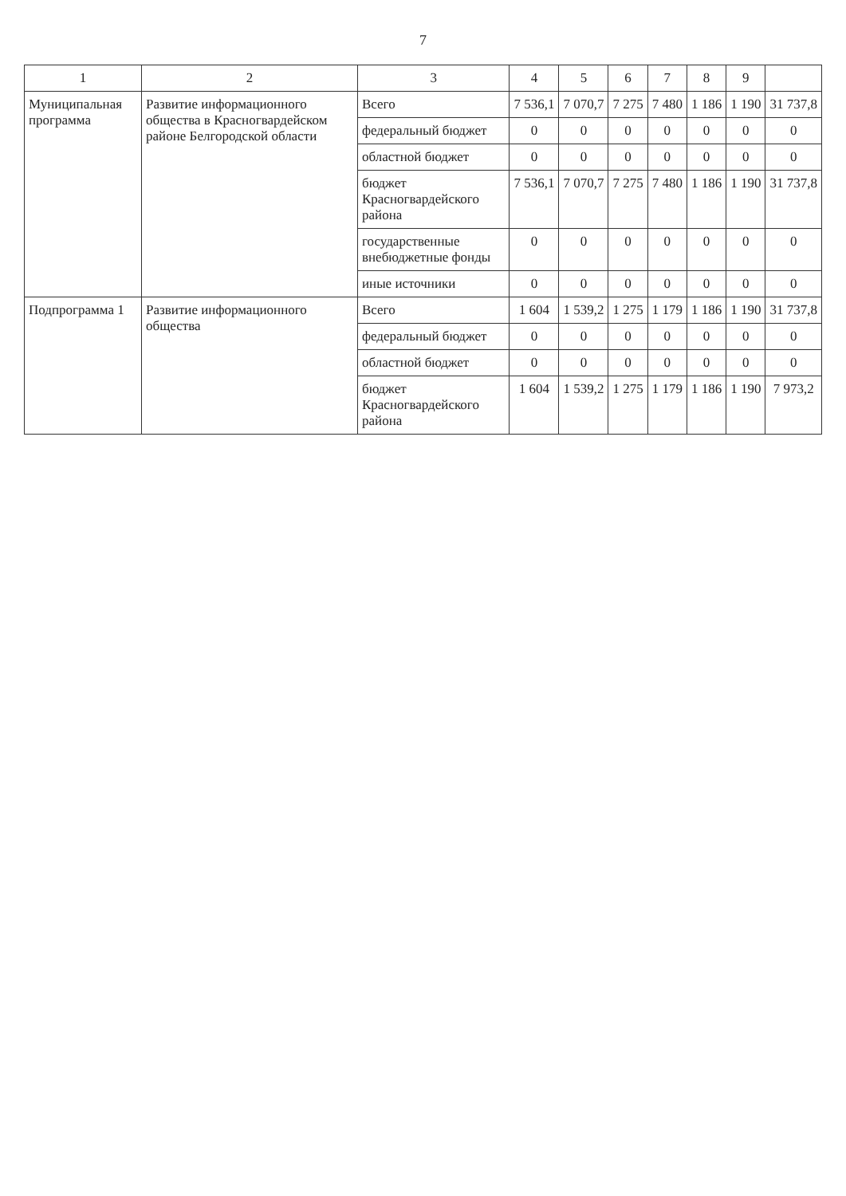7
| 1 | 2 | 3 | 4 | 5 | 6 | 7 | 8 | 9 | |
| --- | --- | --- | --- | --- | --- | --- | --- | --- | --- |
| Муниципальная программа | Развитие информационного общества в Красногвардейском районе Белгородской области | Всего | 7 536,1 | 7 070,7 | 7 275 | 7 480 | 1 186 | 1 190 | 31 737,8 |
| | | федеральный бюджет | 0 | 0 | 0 | 0 | 0 | 0 | 0 |
| | | областной бюджет | 0 | 0 | 0 | 0 | 0 | 0 | 0 |
| | | бюджет Красногвардейского района | 7 536,1 | 7 070,7 | 7 275 | 7 480 | 1 186 | 1 190 | 31 737,8 |
| | | государственные внебюджетные фонды | 0 | 0 | 0 | 0 | 0 | 0 | 0 |
| | | иные источники | 0 | 0 | 0 | 0 | 0 | 0 | 0 |
| Подпрограмма 1 | Развитие информационного общества | Всего | 1 604 | 1 539,2 | 1 275 | 1 179 | 1 186 | 1 190 | 31 737,8 |
| | | федеральный бюджет | 0 | 0 | 0 | 0 | 0 | 0 | 0 |
| | | областной бюджет | 0 | 0 | 0 | 0 | 0 | 0 | 0 |
| | | бюджет Красногвардейского района | 1 604 | 1 539,2 | 1 275 | 1 179 | 1 186 | 1 190 | 7 973,2 |